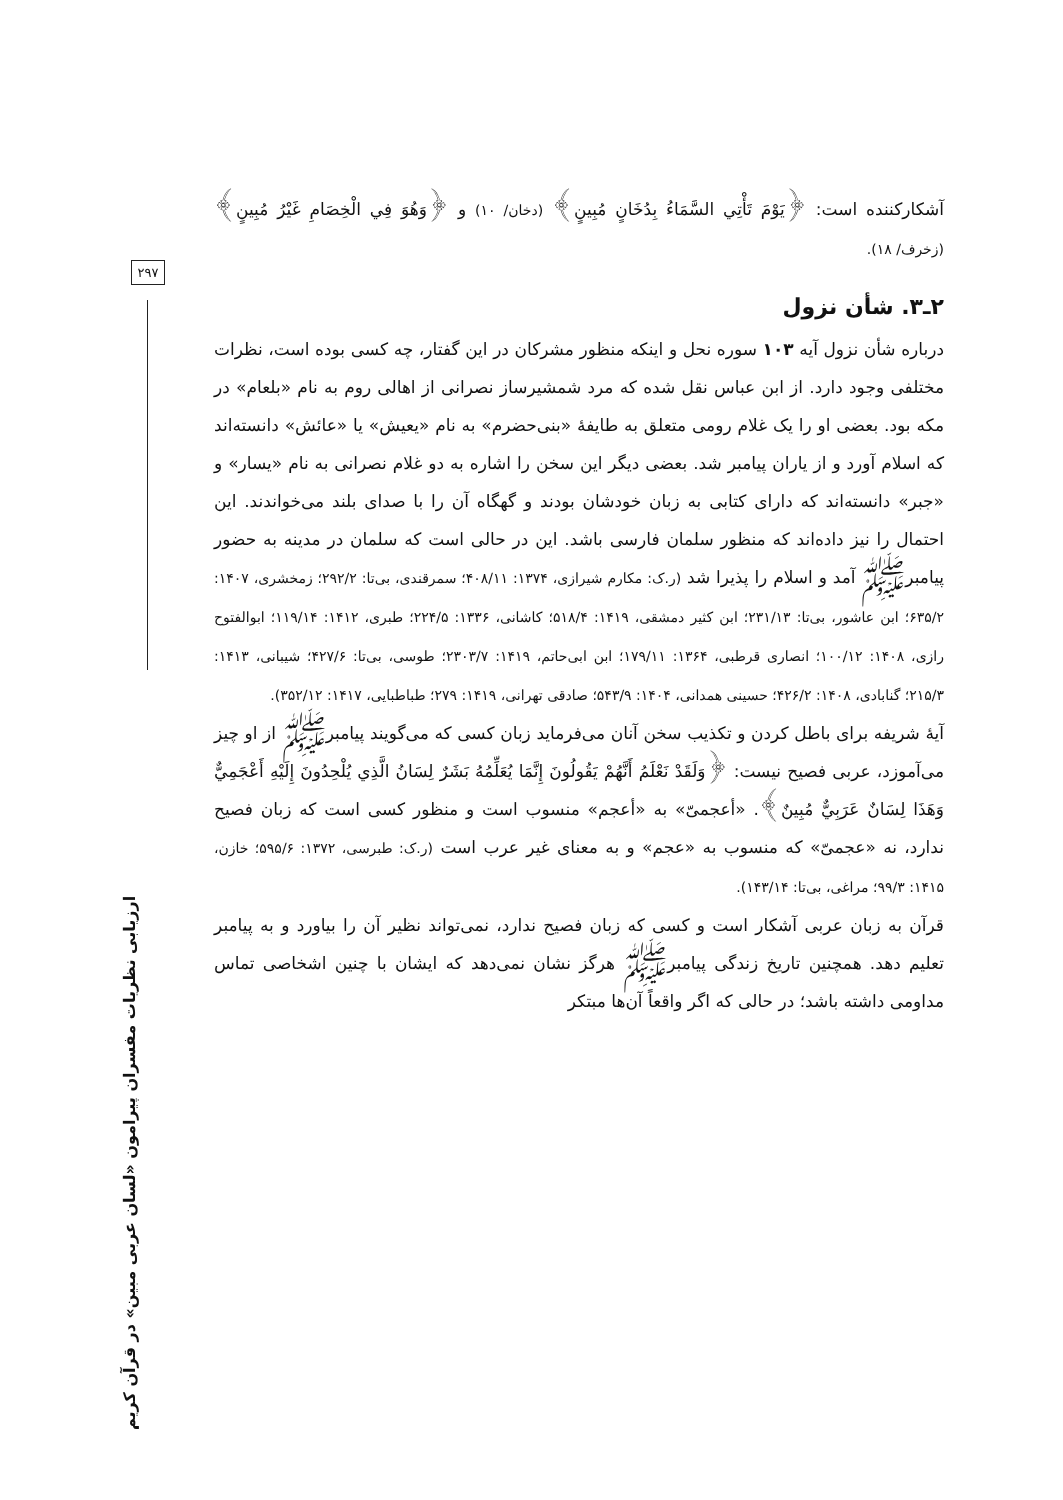۲۹۷
ارزیابی نظریات مفسران پیرامون «لسان عربی مبین» در قرآن کریم
آشکارکننده است: ﴿يَوْمَ تَأْتِي السَّمَاءُ بِدُخَانٍ مُبِينٍ﴾ (دخان/ ۱۰) و ﴿وَهُوَ فِي الْخِصَامِ غَيْرُ مُبِينٍ﴾ (زخرف/ ۱۸).
۲ـ۳. شأن نزول
درباره شأن نزول آیه ۱۰۳ سوره نحل و اینکه منظور مشرکان در این گفتار، چه کسی بوده است، نظرات مختلفی وجود دارد. از ابن عباس نقل شده که مرد شمشیرساز نصرانی از اهالی روم به نام «بلعام» در مکه بود. بعضی او را یک غلام رومی متعلق به طایفهٔ «بنی‌حضرم» به نام «یعیش» یا «عائش» دانسته‌اند که اسلام آورد و از یاران پیامبر شد. بعضی دیگر این سخن را اشاره به دو غلام نصرانی به نام «یسار» و «جبر» دانسته‌اند که دارای کتابی به زبان خودشان بودند و گهگاه آن را با صدای بلند می‌خواندند. این احتمال را نیز داده‌اند که منظور سلمان فارسی باشد. این در حالی است که سلمان در مدینه به حضور پیامبرﷺ آمد و اسلام را پذیرا شد (ر.ک: مکارم شیرازی، ۱۳۷۴: ۴۰۸/۱۱؛ سمرقندی، بی‌تا: ۲۹۲/۲؛ زمخشری، ۱۴۰۷: ۶۳۵/۲؛ ابن عاشور، بی‌تا: ۲۳۱/۱۳؛ ابن کثیر دمشقی، ۱۴۱۹: ۵۱۸/۴؛ کاشانی، ۱۳۳۶: ۲۲۴/۵؛ طبری، ۱۴۱۲: ۱۱۹/۱۴؛ ابوالفتوح رازی، ۱۴۰۸: ۱۰۰/۱۲؛ انصاری قرطبی، ۱۳۶۴: ۱۷۹/۱۱؛ ابن ابی‌حاتم، ۱۴۱۹: ۲۳۰۳/۷؛ طوسی، بی‌تا: ۴۲۷/۶؛ شیبانی، ۱۴۱۳: ۲۱۵/۳؛ گنابادی، ۱۴۰۸: ۴۲۶/۲؛ حسینی همدانی، ۱۴۰۴: ۵۴۳/۹؛ صادقی تهرانی، ۱۴۱۹: ۲۷۹؛ طباطبایی، ۱۴۱۷: ۳۵۲/۱۲).
آیهٔ شریفه برای باطل کردن و تکذیب سخن آنان می‌فرماید زبان کسی که می‌گویند پیامبرﷺ از او چیز می‌آموزد، عربی فصیح نیست: ﴿وَلَقَدْ نَعْلَمُ أَنَّهُمْ يَقُولُونَ إِنَّمَا يُعَلِّمُهُ بَشَرٌ لِسَانُ الَّذِي يُلْحِدُونَ إِلَيْهِ أَعْجَمِيٌّ وَهَذَا لِسَانٌ عَرَبِيٌّ مُبِينٌ﴾. «أعجمیّ» به «أعجم» منسوب است و منظور کسی است که زبان فصیح ندارد، نه «عجمیّ» که منسوب به «عجم» و به معنای غیر عرب است (ر.ک: طبرسی، ۱۳۷۲: ۵۹۵/۶؛ خازن، ۱۴۱۵: ۹۹/۳؛ مراغی، بی‌تا: ۱۴۳/۱۴).
قرآن به زبان عربی آشکار است و کسی که زبان فصیح ندارد، نمی‌تواند نظیر آن را بیاورد و به پیامبر تعلیم دهد. همچنین تاریخ زندگی پیامبرﷺ هرگز نشان نمی‌دهد که ایشان با چنین اشخاصی تماس مداومی داشته باشد؛ در حالی که اگر واقعاً آن‌ها مبتکر